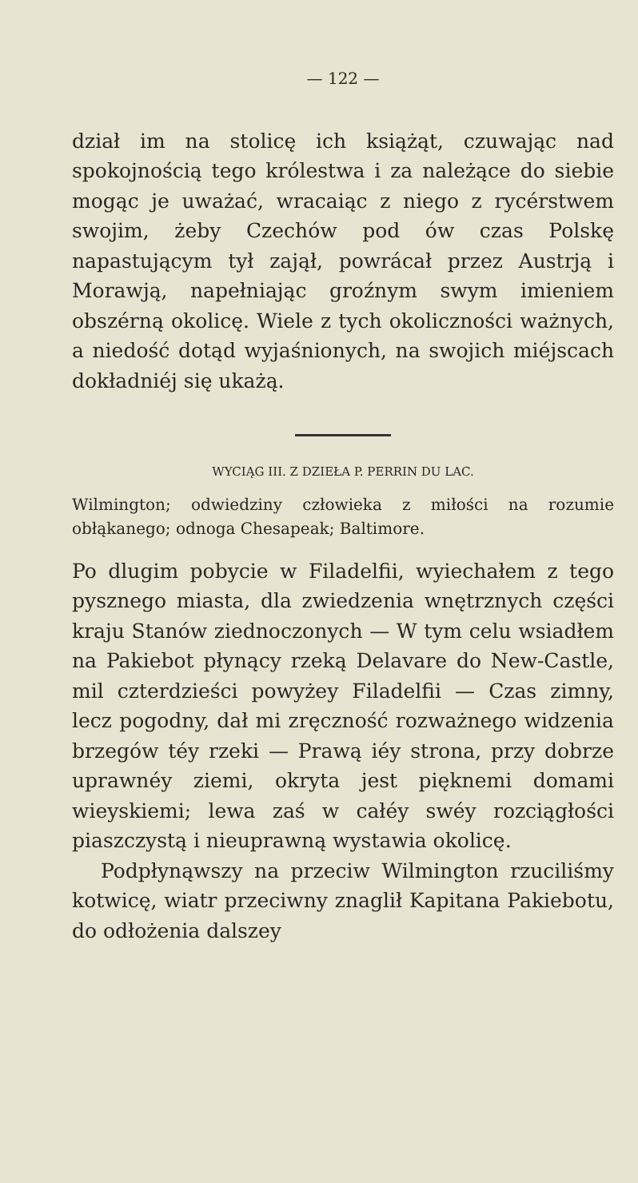— 122 —
dział im na stolicę ich książąt, czuwając nad spokojnością tego królestwa i za należące do siebie mogąc je uważać, wracaiąc z niego z rycérstwem swojim, żeby Czechów pod ów czas Polskę napastującym tył zajął, powrácał przez Austrją i Morawją, napełniając groźnym swym imieniem obszérną okolicę. Wiele z tych okoliczności ważnych, a niedość dotąd wyjaśnionych, na swojich miéjscach dokładniéj się ukażą.
WYCIĄG III. Z DZIEŁA P. PERRIN DU LAC.
Wilmington; odwiedziny człowieka z miłości na rozumie obłąkanego; odnoga Chesapeak; Baltimore.
Po dlugim pobycie w Filadelfii, wyiechałem z tego pysznego miasta, dla zwiedzenia wnętrznych części kraju Stanów ziednoczonych — W tym celu wsiadłem na Pakiebot płynący rzeką Delavare do New-Castle, mil czterdzieści powyżey Filadelfii — Czas zimny, lecz pogodny, dał mi zręczność rozważnego widzenia brzegów téy rzeki — Prawą iéy strona, przy dobrze uprawnéy ziemi, okryta jest pięknemi domami wieyskiemi; lewa zaś w całéy swéy rozciągłości piaszczystą i nieuprawną wystawia okolicę.
Podpłynąwszy na przeciw Wilmington rzuciliśmy kotwicę, wiatr przeciwny znaglił Kapitana Pakiebotu, do odłożenia dalszey